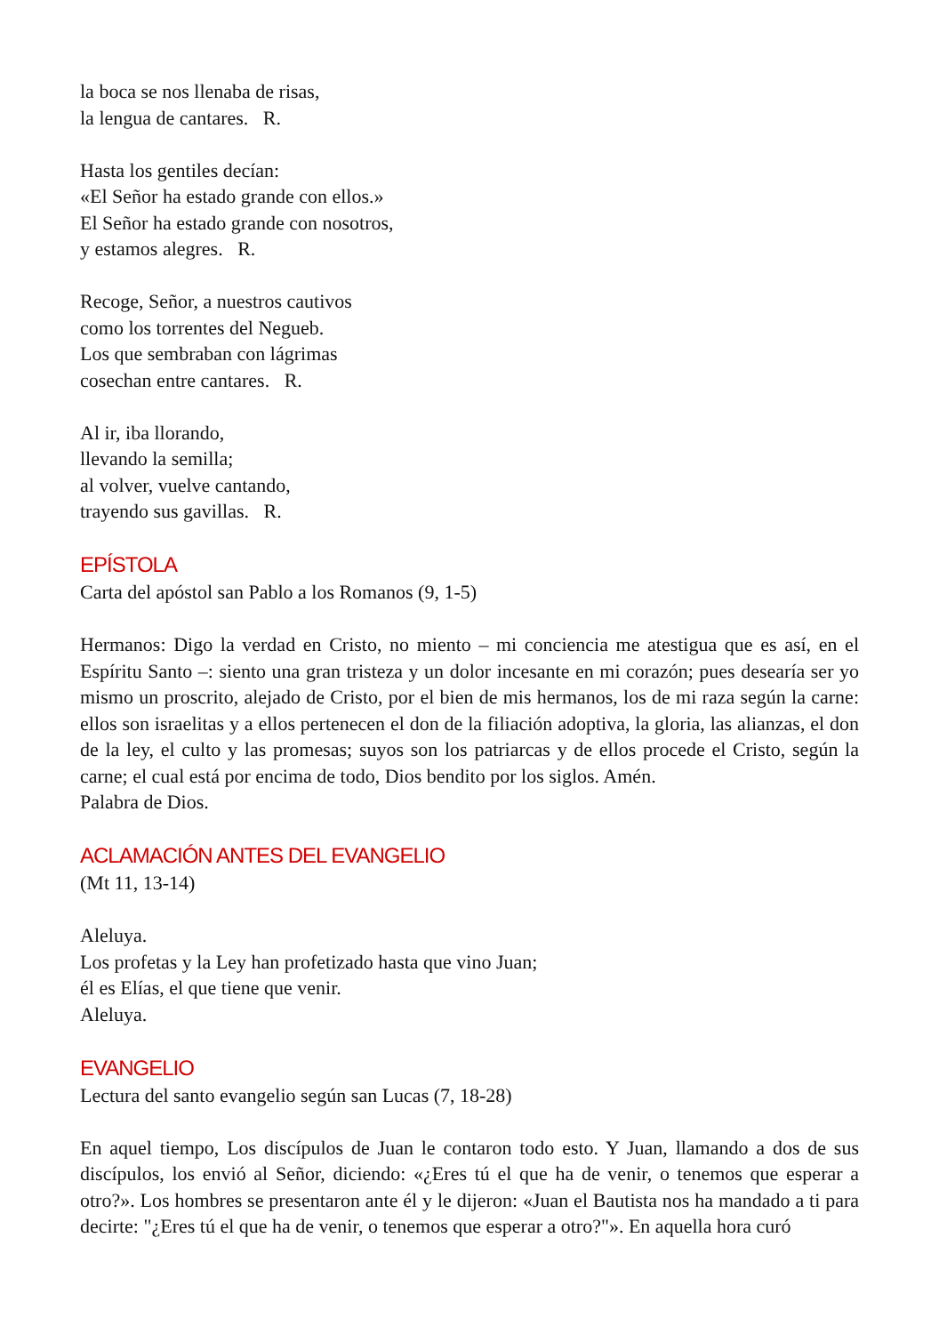la boca se nos llenaba de risas,
la lengua de cantares. R.
Hasta los gentiles decían:
«El Señor ha estado grande con ellos.»
El Señor ha estado grande con nosotros,
y estamos alegres. R.
Recoge, Señor, a nuestros cautivos
como los torrentes del Negueb.
Los que sembraban con lágrimas
cosechan entre cantares. R.
Al ir, iba llorando,
llevando la semilla;
al volver, vuelve cantando,
trayendo sus gavillas. R.
EPÍSTOLA
Carta del apóstol san Pablo a los Romanos (9, 1-5)
Hermanos: Digo la verdad en Cristo, no miento – mi conciencia me atestigua que es así, en el Espíritu Santo –: siento una gran tristeza y un dolor incesante en mi corazón; pues desearía ser yo mismo un proscrito, alejado de Cristo, por el bien de mis hermanos, los de mi raza según la carne: ellos son israelitas y a ellos pertenecen el don de la filiación adoptiva, la gloria, las alianzas, el don de la ley, el culto y las promesas; suyos son los patriarcas y de ellos procede el Cristo, según la carne; el cual está por encima de todo, Dios bendito por los siglos. Amén.
Palabra de Dios.
ACLAMACIÓN ANTES DEL EVANGELIO
(Mt 11, 13-14)
Aleluya.
Los profetas y la Ley han profetizado hasta que vino Juan;
él es Elías, el que tiene que venir.
Aleluya.
EVANGELIO
Lectura del santo evangelio según san Lucas (7, 18-28)
En aquel tiempo, Los discípulos de Juan le contaron todo esto. Y Juan, llamando a dos de sus discípulos, los envió al Señor, diciendo: «¿Eres tú el que ha de venir, o tenemos que esperar a otro?». Los hombres se presentaron ante él y le dijeron: «Juan el Bautista nos ha mandado a ti para decirte: "¿Eres tú el que ha de venir, o tenemos que esperar a otro?"». En aquella hora curó